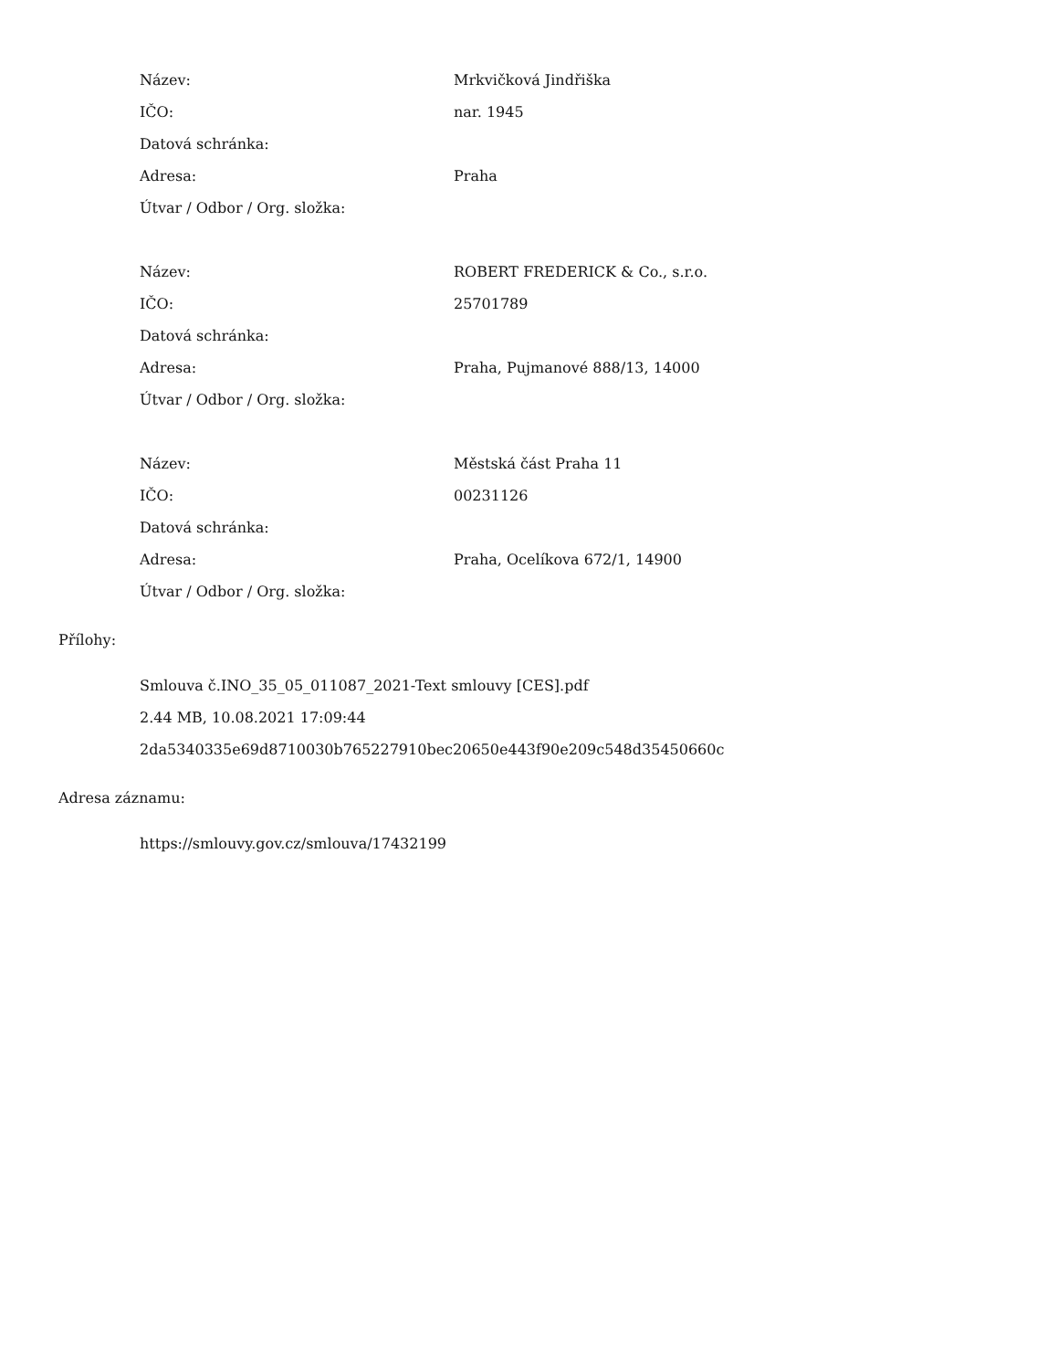| Název: | Mrkvičková Jindřiška |
| IČO: | nar. 1945 |
| Datová schránka: | |
| Adresa: | Praha |
| Útvar / Odbor / Org. složka: | |
| Název: | ROBERT FREDERICK & Co., s.r.o. |
| IČO: | 25701789 |
| Datová schránka: | |
| Adresa: | Praha, Pujmanové 888/13, 14000 |
| Útvar / Odbor / Org. složka: | |
| Název: | Městská část Praha 11 |
| IČO: | 00231126 |
| Datová schránka: | |
| Adresa: | Praha, Ocelíkova 672/1, 14900 |
| Útvar / Odbor / Org. složka: | |
Přílohy:
Smlouva č.INO_35_05_011087_2021-Text smlouvy [CES].pdf
2.44 MB, 10.08.2021 17:09:44
2da5340335e69d8710030b765227910bec20650e443f90e209c548d35450660c
Adresa záznamu:
https://smlouvy.gov.cz/smlouva/17432199